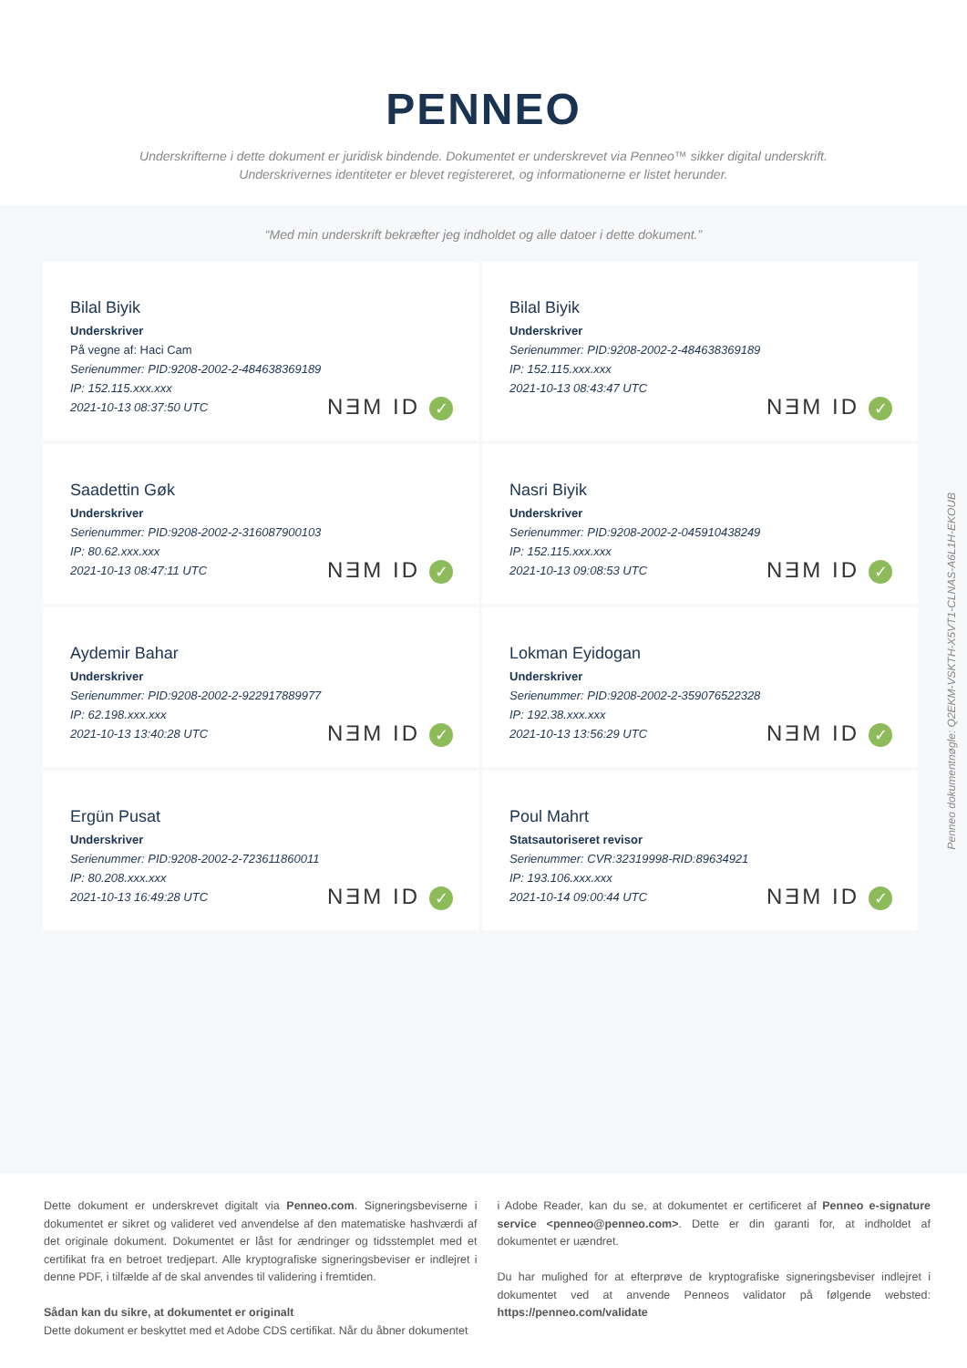PENNEO
Underskrifterne i dette dokument er juridisk bindende. Dokumentet er underskrevet via Penneo™ sikker digital underskrift.
Underskrivernes identiteter er blevet registereret, og informationerne er listet herunder.
“Med min underskrift bekræfter jeg indholdet og alle datoer i dette dokument.”
Bilal Biyik
Underskriver
På vegne af: Haci Cam
Serienummer: PID:9208-2002-2-484638369189
IP: 152.115.xxx.xxx
2021-10-13 08:37:50 UTC
NƎM ID ✓
Bilal Biyik
Underskriver
Serienummer: PID:9208-2002-2-484638369189
IP: 152.115.xxx.xxx
2021-10-13 08:43:47 UTC
NƎM ID ✓
Saadettin Gøk
Underskriver
Serienummer: PID:9208-2002-2-316087900103
IP: 80.62.xxx.xxx
2021-10-13 08:47:11 UTC
NƎM ID ✓
Nasri Biyik
Underskriver
Serienummer: PID:9208-2002-2-045910438249
IP: 152.115.xxx.xxx
2021-10-13 09:08:53 UTC
NƎM ID ✓
Aydemir Bahar
Underskriver
Serienummer: PID:9208-2002-2-922917889977
IP: 62.198.xxx.xxx
2021-10-13 13:40:28 UTC
NƎM ID ✓
Lokman Eyidogan
Underskriver
Serienummer: PID:9208-2002-2-359076522328
IP: 192.38.xxx.xxx
2021-10-13 13:56:29 UTC
NƎM ID ✓
Ergün Pusat
Underskriver
Serienummer: PID:9208-2002-2-723611860011
IP: 80.208.xxx.xxx
2021-10-13 16:49:28 UTC
NƎM ID ✓
Poul Mahrt
Statsautoriseret revisor
Serienummer: CVR:32319998-RID:89634921
IP: 193.106.xxx.xxx
2021-10-14 09:00:44 UTC
NƎM ID ✓
Dette dokument er underskrevet digitalt via Penneo.com. Signeringsbeviserne i dokumentet er sikret og valideret ved anvendelse af den matematiske hashværdi af det originale dokument. Dokumentet er låst for ændringer og tidsstemplet med et certifikat fra en betroet tredjepart. Alle kryptografiske signeringsbeviser er indlejret i denne PDF, i tilfælde af de skal anvendes til validering i fremtiden.
Sådan kan du sikre, at dokumentet er originalt
Dette dokument er beskyttet med et Adobe CDS certifikat. Når du åbner dokumentet
i Adobe Reader, kan du se, at dokumentet er certificeret af Penneo e-signature service <penneo@penneo.com>. Dette er din garanti for, at indholdet af dokumentet er uændret.
Du har mulighed for at efterprøve de kryptografiske signeringsbeviser indlejret i dokumentet ved at anvende Penneos validator på følgende websted: https://penneo.com/validate
Penneo dokumentnøgle: Q2EKM-VSKTH-X5VT1-CLNAS-A6L1H-EKOUB